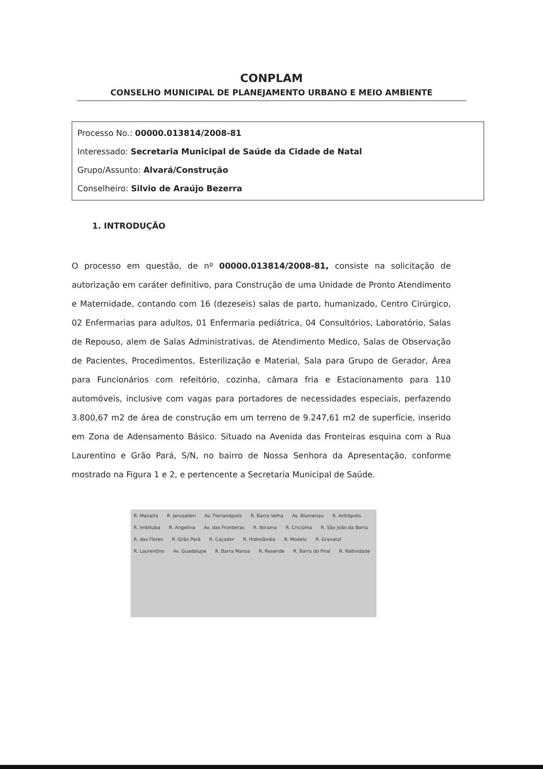CONPLAM
CONSELHO MUNICIPAL DE PLANEJAMENTO URBANO E MEIO AMBIENTE
Processo No.: 00000.013814/2008-81
Interessado: Secretaria Municipal de Saúde da Cidade de Natal
Grupo/Assunto: Alvará/Construção
Conselheiro: Silvio de Araújo Bezerra
1. INTRODUÇÃO
O processo em questão, de nº 00000.013814/2008-81, consiste na solicitação de autorização em caráter definitivo, para Construção de uma Unidade de Pronto Atendimento e Maternidade, contando com 16 (dezeseis) salas de parto, humanizado, Centro Cirúrgico, 02 Enfermarias para adultos, 01 Enfermaria pediátrica, 04 Consultórios, Laboratório, Salas de Repouso, alem de Salas Administrativas, de Atendimento Medico, Salas de Observação de Pacientes, Procedimentos, Esterilização e Material, Sala para Grupo de Gerador, Área para Funcionários com refeitório, cozinha, câmara fria e Estacionamento para 110 automóveis, inclusive com vagas para portadores de necessidades especiais, perfazendo 3.800,67 m2 de área de construção em um terreno de 9.247,61 m2 de superfície, inserido em Zona de Adensamento Básico. Situado na Avenida das Fronteiras esquina com a Rua Laurentino e Grão Pará, S/N, no bairro de Nossa Senhora da Apresentação, conforme mostrado na Figura 1 e 2, e pertencente a Secretaria Municipal de Saúde.
R. Manaíra R. Jerusalém Av. Florianópolis R. Barra Velha Av. Blumenau R. Antiópolis R. Imbituba R. Angelina Av. das Fronteiras R. Ibirama R. Criciúma R. São João da Barra R. das Flores R. Grão Pará R. Caçador R. Hidrolândia R. Modelo R. Gravatal R. Laurentino Av. Guadalupe R. Barra Mansa R. Resende R. Barra do Piraí R. Natividade